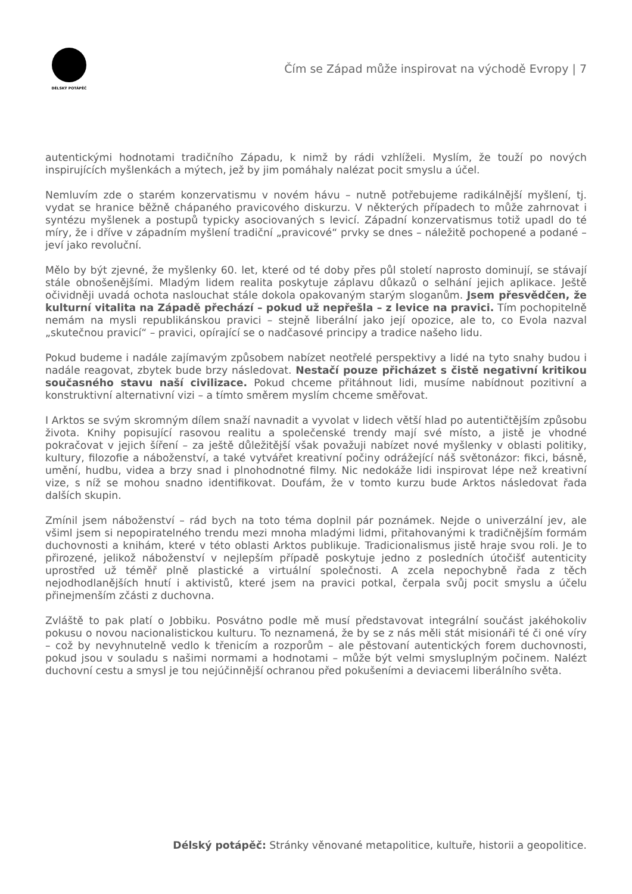DÉLSKÝ POTÁPĚČ
Čím se Západ může inspirovat na východě Evropy | 7
autentickými hodnotami tradičního Západu, k nimž by rádi vzhlíželi. Myslím, že touží po nových inspirujících myšlenkách a mýtech, jež by jim pomáhaly nalézat pocit smyslu a účel.
Nemluvím zde o starém konzervatismu v novém hávu – nutně potřebujeme radikálnější myšlení, tj. vydat se hranice běžně chápaného pravicového diskurzu. V některých případech to může zahrnovat i syntézu myšlenek a postupů typicky asociovaných s levicí. Západní konzervatismus totiž upadl do té míry, že i dříve v západním myšlení tradiční „pravicové“ prvky se dnes – náležitě pochopené a podané – jeví jako revoluční.
Mělo by být zjevné, že myšlenky 60. let, které od té doby přes půl století naprosto dominují, se stávají stále obnošenějšími. Mladým lidem realita poskytuje záplavu důkazů o selhání jejich aplikace. Ještě očividněji uvadá ochota naslouchat stále dokola opakovaným starým sloganům. Jsem přesvědčen, že kulturní vitalita na Západě přechází – pokud už nepřešla – z levice na pravici. Tím pochopitelně nemám na mysli republikánskou pravici – stejně liberální jako její opozice, ale to, co Evola nazval „skutečnou pravicí“ – pravici, opírající se o nadčasové principy a tradice našeho lidu.
Pokud budeme i nadále zajímavým způsobem nabízet neotřelé perspektivy a lidé na tyto snahy budou i nadále reagovat, zbytek bude brzy následovat. Nestačí pouze přicházet s čistě negativní kritikou současného stavu naší civilizace. Pokud chceme přitáhnout lidi, musíme nabídnout pozitivní a konstruktivní alternativní vizi – a tímto směrem myslím chceme směřovat.
I Arktos se svým skromným dílem snaží navnadit a vyvolat v lidech větší hlad po autentičtějším způsobu života. Knihy popisující rasovou realitu a společenské trendy mají své místo, a jistě je vhodné pokračovat v jejich šíření – za ještě důležitější však považuji nabízet nové myšlenky v oblasti politiky, kultury, filozofie a náboženství, a také vytvářet kreativní počiny odrážející náš světonázor: fikci, básně, umění, hudbu, videa a brzy snad i plnohodnotné filmy. Nic nedokáže lidi inspirovat lépe než kreativní vize, s níž se mohou snadno identifikovat. Doufám, že v tomto kurzu bude Arktos následovat řada dalších skupin.
Zmínil jsem náboženství – rád bych na toto téma doplnil pár poznámek. Nejde o univerzální jev, ale všiml jsem si nepopiratelného trendu mezi mnoha mladými lidmi, přitahovanými k tradičnějším formám duchovnosti a knihám, které v této oblasti Arktos publikuje. Tradicionalismus jistě hraje svou roli. Je to přirozené, jelikož náboženství v nejlepším případě poskytuje jedno z posledních útočišť autenticity uprostřed už téměř plně plastické a virtuální společnosti. A zcela nepochybně řada z těch nejodhodlanějších hnutí i aktivistů, které jsem na pravici potkal, čerpala svůj pocit smyslu a účelu přinejmenším zčásti z duchovna.
Zvláště to pak platí o Jobbiku. Posvátno podle mě musí představovat integrální součást jakéhokoliv pokusu o novou nacionalistickou kulturu. To neznamená, že by se z nás měli stát misionáři té či oné víry – což by nevyhnutelně vedlo k třenicím a rozporům – ale pěstovaní autentických forem duchovnosti, pokud jsou v souladu s našimi normami a hodnotami – může být velmi smysluplným počinem. Nalézt duchovní cestu a smysl je tou nejúčinnější ochranou před pokušeními a deviacemi liberálního světa.
Délský potápěč: Stránky věnované metapolitice, kultuře, historii a geopolitice.